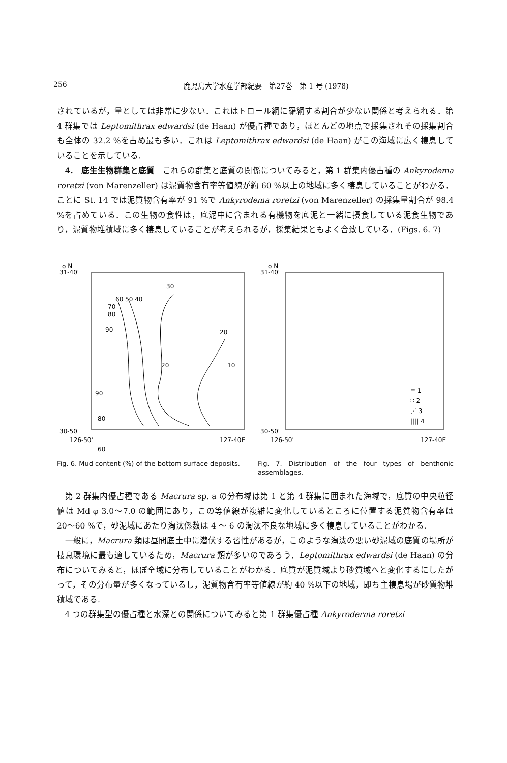256 鹿児島大学水産学部紀要　第27巻　第 1 号 (1978)
されているが，量としては非常に少ない．これはトロール網に羅網する割合が少ない関係と考えられる．第 4 群集では Leptomithrax edwardsi (de Haan) が優占種であり，ほとんどの地点で採集されその採集割合も全体の 32.2 %を占め最も多い．これは Leptomithrax edwardsi (de Haan) がこの海域に広く棲息していることを示している.
4.　底生生物群集と底質　これらの群集と底質の関係についてみると，第 1 群集内優占種の Ankyrodema roretzi (von Marenzeller) は泥質物含有率等値線が約 60 %以上の地域に多く棲息していることがわかる．ことに St. 14 では泥質物含有率が 91 %で Ankyrodema roretzi (von Marenzeller) の採集量割合が 98.4 %を占めている．この生物の食性は，底泥中に含まれる有機物を底泥と一緒に摂食している泥食生物であり，泥質物堆積域に多く棲息していることが考えられるが，採集結果ともよく合致している．(Figs. 6. 7)
o N
31-40'
30
60 50 40
70
80
90
20
10
20
90
80
60
30-50
126-50'
127-40E
Fig. 6. Mud content (%) of the bottom surface deposits.
o N
31-40'
30-50'
126-50'
127-40E
≡ 1
∷ 2
⋰ 3
|||| 4
Fig. 7. Distribution of the four types of benthonic assemblages.
第 2 群集内優占種である Macrura sp. a の分布域は第 1 と第 4 群集に囲まれた海域で，底質の中央粒径値は Md φ 3.0〜7.0 の範囲にあり，この等値線が複雑に変化しているところに位置する泥質物含有率は 20〜60 %で，砂泥域にあたり淘汰係数は 4 〜 6 の淘汰不良な地域に多く棲息していることがわかる.
一般に，Macrura 類は昼間底土中に潜伏する習性があるが，このような淘汰の悪い砂泥域の底質の場所が棲息環境に最も適しているため，Macrura 類が多いのであろう．Leptomithrax edwardsi (de Haan) の分布についてみると，ほぼ全域に分布していることがわかる．底質が泥質域より砂質域へと変化するにしたがって，その分布量が多くなっているし，泥質物含有率等値線が約 40 %以下の地域，即ち主棲息場が砂質物堆積域である.
4 つの群集型の優占種と水深との関係についてみると第 1 群集優占種 Ankyroderma roretzi